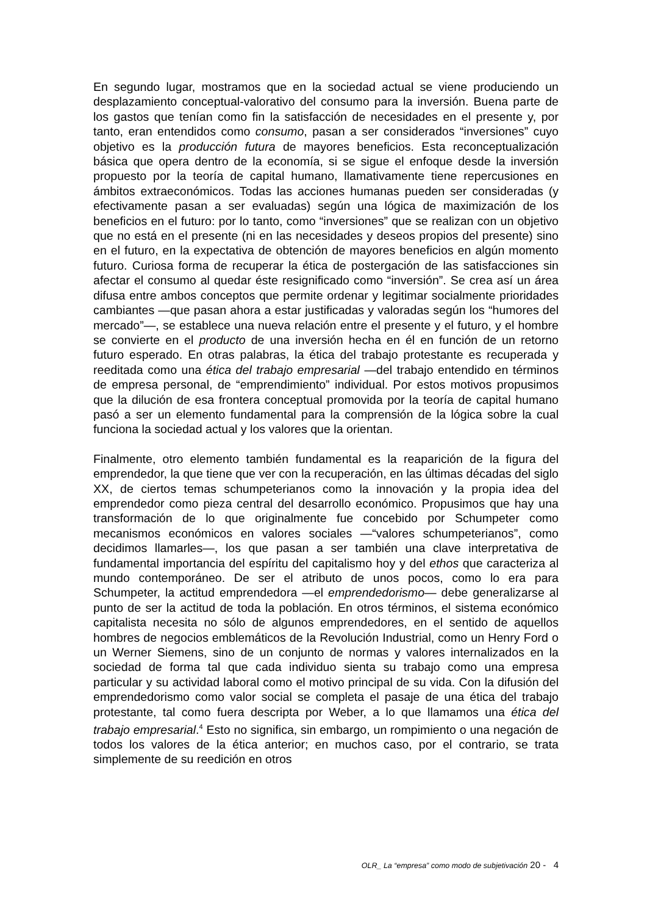En segundo lugar, mostramos que en la sociedad actual se viene produciendo un desplazamiento conceptual-valorativo del consumo para la inversión. Buena parte de los gastos que tenían como fin la satisfacción de necesidades en el presente y, por tanto, eran entendidos como consumo, pasan a ser considerados “inversiones” cuyo objetivo es la producción futura de mayores beneficios. Esta reconceptualización básica que opera dentro de la economía, si se sigue el enfoque desde la inversión propuesto por la teoría de capital humano, llamativamente tiene repercusiones en ámbitos extraeconómicos. Todas las acciones humanas pueden ser consideradas (y efectivamente pasan a ser evaluadas) según una lógica de maximización de los beneficios en el futuro: por lo tanto, como “inversiones” que se realizan con un objetivo que no está en el presente (ni en las necesidades y deseos propios del presente) sino en el futuro, en la expectativa de obtención de mayores beneficios en algún momento futuro. Curiosa forma de recuperar la ética de postergación de las satisfacciones sin afectar el consumo al quedar éste resignificado como “inversión”. Se crea así un área difusa entre ambos conceptos que permite ordenar y legitimar socialmente prioridades cambiantes —que pasan ahora a estar justificadas y valoradas según los “humores del mercado”—, se establece una nueva relación entre el presente y el futuro, y el hombre se convierte en el producto de una inversión hecha en él en función de un retorno futuro esperado. En otras palabras, la ética del trabajo protestante es recuperada y reeditada como una ética del trabajo empresarial —del trabajo entendido en términos de empresa personal, de “emprendimiento” individual. Por estos motivos propusimos que la dilución de esa frontera conceptual promovida por la teoría de capital humano pasó a ser un elemento fundamental para la comprensión de la lógica sobre la cual funciona la sociedad actual y los valores que la orientan.
Finalmente, otro elemento también fundamental es la reaparición de la figura del emprendedor, la que tiene que ver con la recuperación, en las últimas décadas del siglo XX, de ciertos temas schumpeterianos como la innovación y la propia idea del emprendedor como pieza central del desarrollo económico. Propusimos que hay una transformación de lo que originalmente fue concebido por Schumpeter como mecanismos económicos en valores sociales —“valores schumpeterianos”, como decidimos llamarles—, los que pasan a ser también una clave interpretativa de fundamental importancia del espíritu del capitalismo hoy y del ethos que caracteriza al mundo contemporáneo. De ser el atributo de unos pocos, como lo era para Schumpeter, la actitud emprendedora —el emprendedorismo— debe generalizarse al punto de ser la actitud de toda la población. En otros términos, el sistema económico capitalista necesita no sólo de algunos emprendedores, en el sentido de aquellos hombres de negocios emblemáticos de la Revolución Industrial, como un Henry Ford o un Werner Siemens, sino de un conjunto de normas y valores internalizados en la sociedad de forma tal que cada individuo sienta su trabajo como una empresa particular y su actividad laboral como el motivo principal de su vida. Con la difusión del emprendedorismo como valor social se completa el pasaje de una ética del trabajo protestante, tal como fuera descripta por Weber, a lo que llamamos una ética del trabajo empresarial.<sup>4</sup> Esto no significa, sin embargo, un rompimiento o una negación de todos los valores de la ética anterior; en muchos caso, por el contrario, se trata simplemente de su reedición en otros
OLR_ La “empresa” como modo de subjetivación 20 - 4